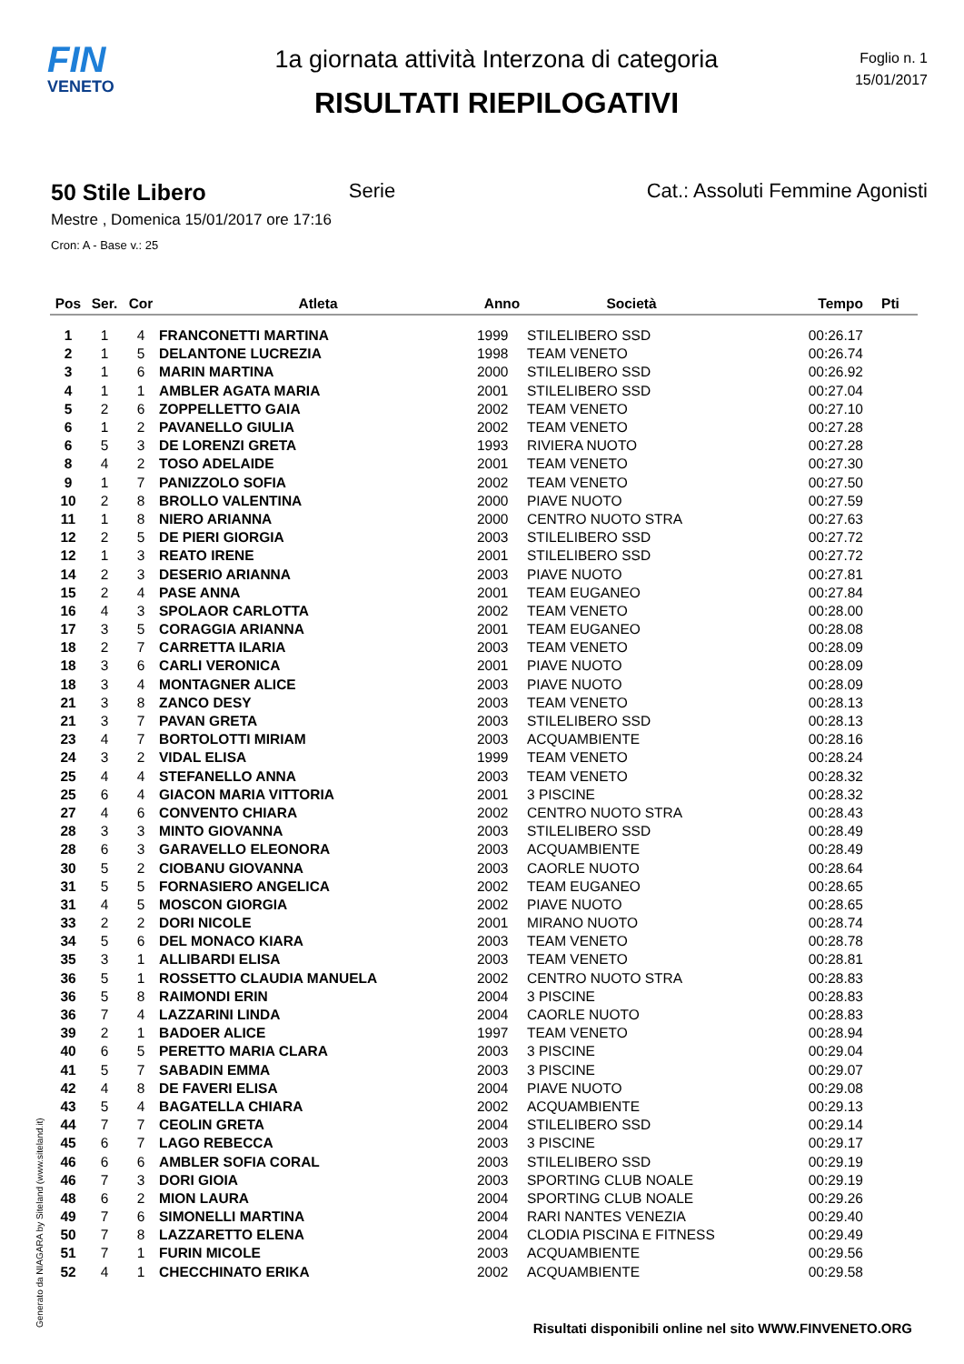FIN
VENETO
1a giornata attività Interzona di categoria
RISULTATI RIEPILOGATIVI
Foglio n. 1
15/01/2017
50 Stile Libero Serie Cat.: Assoluti Femmine Agonisti
Mestre , Domenica 15/01/2017 ore 17:16
Cron: A - Base v.: 25
| Pos | Ser. | Cor | Atleta | Anno | Società | Tempo | Pti |
| --- | --- | --- | --- | --- | --- | --- | --- |
| 1 | 1 | 4 | FRANCONETTI MARTINA | 1999 | STILELIBERO SSD | 00:26.17 | |
| 2 | 1 | 5 | DELANTONE LUCREZIA | 1998 | TEAM VENETO | 00:26.74 | |
| 3 | 1 | 6 | MARIN MARTINA | 2000 | STILELIBERO SSD | 00:26.92 | |
| 4 | 1 | 1 | AMBLER AGATA MARIA | 2001 | STILELIBERO SSD | 00:27.04 | |
| 5 | 2 | 6 | ZOPPELLETTO GAIA | 2002 | TEAM VENETO | 00:27.10 | |
| 6 | 1 | 2 | PAVANELLO GIULIA | 2002 | TEAM VENETO | 00:27.28 | |
| 6 | 5 | 3 | DE LORENZI GRETA | 1993 | RIVIERA NUOTO | 00:27.28 | |
| 8 | 4 | 2 | TOSO ADELAIDE | 2001 | TEAM VENETO | 00:27.30 | |
| 9 | 1 | 7 | PANIZZOLO SOFIA | 2002 | TEAM VENETO | 00:27.50 | |
| 10 | 2 | 8 | BROLLO VALENTINA | 2000 | PIAVE NUOTO | 00:27.59 | |
| 11 | 1 | 8 | NIERO ARIANNA | 2000 | CENTRO NUOTO STRA | 00:27.63 | |
| 12 | 2 | 5 | DE PIERI GIORGIA | 2003 | STILELIBERO SSD | 00:27.72 | |
| 12 | 1 | 3 | REATO IRENE | 2001 | STILELIBERO SSD | 00:27.72 | |
| 14 | 2 | 3 | DESERIO ARIANNA | 2003 | PIAVE NUOTO | 00:27.81 | |
| 15 | 2 | 4 | PASE ANNA | 2001 | TEAM EUGANEO | 00:27.84 | |
| 16 | 4 | 3 | SPOLAOR CARLOTTA | 2002 | TEAM VENETO | 00:28.00 | |
| 17 | 3 | 5 | CORAGGIA ARIANNA | 2001 | TEAM EUGANEO | 00:28.08 | |
| 18 | 2 | 7 | CARRETTA ILARIA | 2003 | TEAM VENETO | 00:28.09 | |
| 18 | 3 | 6 | CARLI VERONICA | 2001 | PIAVE NUOTO | 00:28.09 | |
| 18 | 3 | 4 | MONTAGNER ALICE | 2003 | PIAVE NUOTO | 00:28.09 | |
| 21 | 3 | 8 | ZANCO DESY | 2003 | TEAM VENETO | 00:28.13 | |
| 21 | 3 | 7 | PAVAN GRETA | 2003 | STILELIBERO SSD | 00:28.13 | |
| 23 | 4 | 7 | BORTOLOTTI MIRIAM | 2003 | ACQUAMBIENTE | 00:28.16 | |
| 24 | 3 | 2 | VIDAL ELISA | 1999 | TEAM VENETO | 00:28.24 | |
| 25 | 4 | 4 | STEFANELLO ANNA | 2003 | TEAM VENETO | 00:28.32 | |
| 25 | 6 | 4 | GIACON MARIA VITTORIA | 2001 | 3 PISCINE | 00:28.32 | |
| 27 | 4 | 6 | CONVENTO CHIARA | 2002 | CENTRO NUOTO STRA | 00:28.43 | |
| 28 | 3 | 3 | MINTO GIOVANNA | 2003 | STILELIBERO SSD | 00:28.49 | |
| 28 | 6 | 3 | GARAVELLO ELEONORA | 2003 | ACQUAMBIENTE | 00:28.49 | |
| 30 | 5 | 2 | CIOBANU GIOVANNA | 2003 | CAORLE NUOTO | 00:28.64 | |
| 31 | 5 | 5 | FORNASIERO ANGELICA | 2002 | TEAM EUGANEO | 00:28.65 | |
| 31 | 4 | 5 | MOSCON GIORGIA | 2002 | PIAVE NUOTO | 00:28.65 | |
| 33 | 2 | 2 | DORI NICOLE | 2001 | MIRANO NUOTO | 00:28.74 | |
| 34 | 5 | 6 | DEL MONACO KIARA | 2003 | TEAM VENETO | 00:28.78 | |
| 35 | 3 | 1 | ALLIBARDI ELISA | 2003 | TEAM VENETO | 00:28.81 | |
| 36 | 5 | 1 | ROSSETTO CLAUDIA MANUELA | 2002 | CENTRO NUOTO STRA | 00:28.83 | |
| 36 | 5 | 8 | RAIMONDI ERIN | 2004 | 3 PISCINE | 00:28.83 | |
| 36 | 7 | 4 | LAZZARINI LINDA | 2004 | CAORLE NUOTO | 00:28.83 | |
| 39 | 2 | 1 | BADOER ALICE | 1997 | TEAM VENETO | 00:28.94 | |
| 40 | 6 | 5 | PERETTO MARIA CLARA | 2003 | 3 PISCINE | 00:29.04 | |
| 41 | 5 | 7 | SABADIN EMMA | 2003 | 3 PISCINE | 00:29.07 | |
| 42 | 4 | 8 | DE FAVERI ELISA | 2004 | PIAVE NUOTO | 00:29.08 | |
| 43 | 5 | 4 | BAGATELLA CHIARA | 2002 | ACQUAMBIENTE | 00:29.13 | |
| 44 | 7 | 7 | CEOLIN GRETA | 2004 | STILELIBERO SSD | 00:29.14 | |
| 45 | 6 | 7 | LAGO REBECCA | 2003 | 3 PISCINE | 00:29.17 | |
| 46 | 6 | 6 | AMBLER SOFIA CORAL | 2003 | STILELIBERO SSD | 00:29.19 | |
| 46 | 7 | 3 | DORI GIOIA | 2003 | SPORTING CLUB NOALE | 00:29.19 | |
| 48 | 6 | 2 | MION LAURA | 2004 | SPORTING CLUB NOALE | 00:29.26 | |
| 49 | 7 | 6 | SIMONELLI MARTINA | 2004 | RARI NANTES VENEZIA | 00:29.40 | |
| 50 | 7 | 8 | LAZZARETTO ELENA | 2004 | CLODIA PISCINA E FITNESS | 00:29.49 | |
| 51 | 7 | 1 | FURIN MICOLE | 2003 | ACQUAMBIENTE | 00:29.56 | |
| 52 | 4 | 1 | CHECCHINATO ERIKA | 2002 | ACQUAMBIENTE | 00:29.58 | |
Generato da NIAGARA by Siteland (www.siteland.it)
Risultati disponibili online nel sito WWW.FINVENETO.ORG